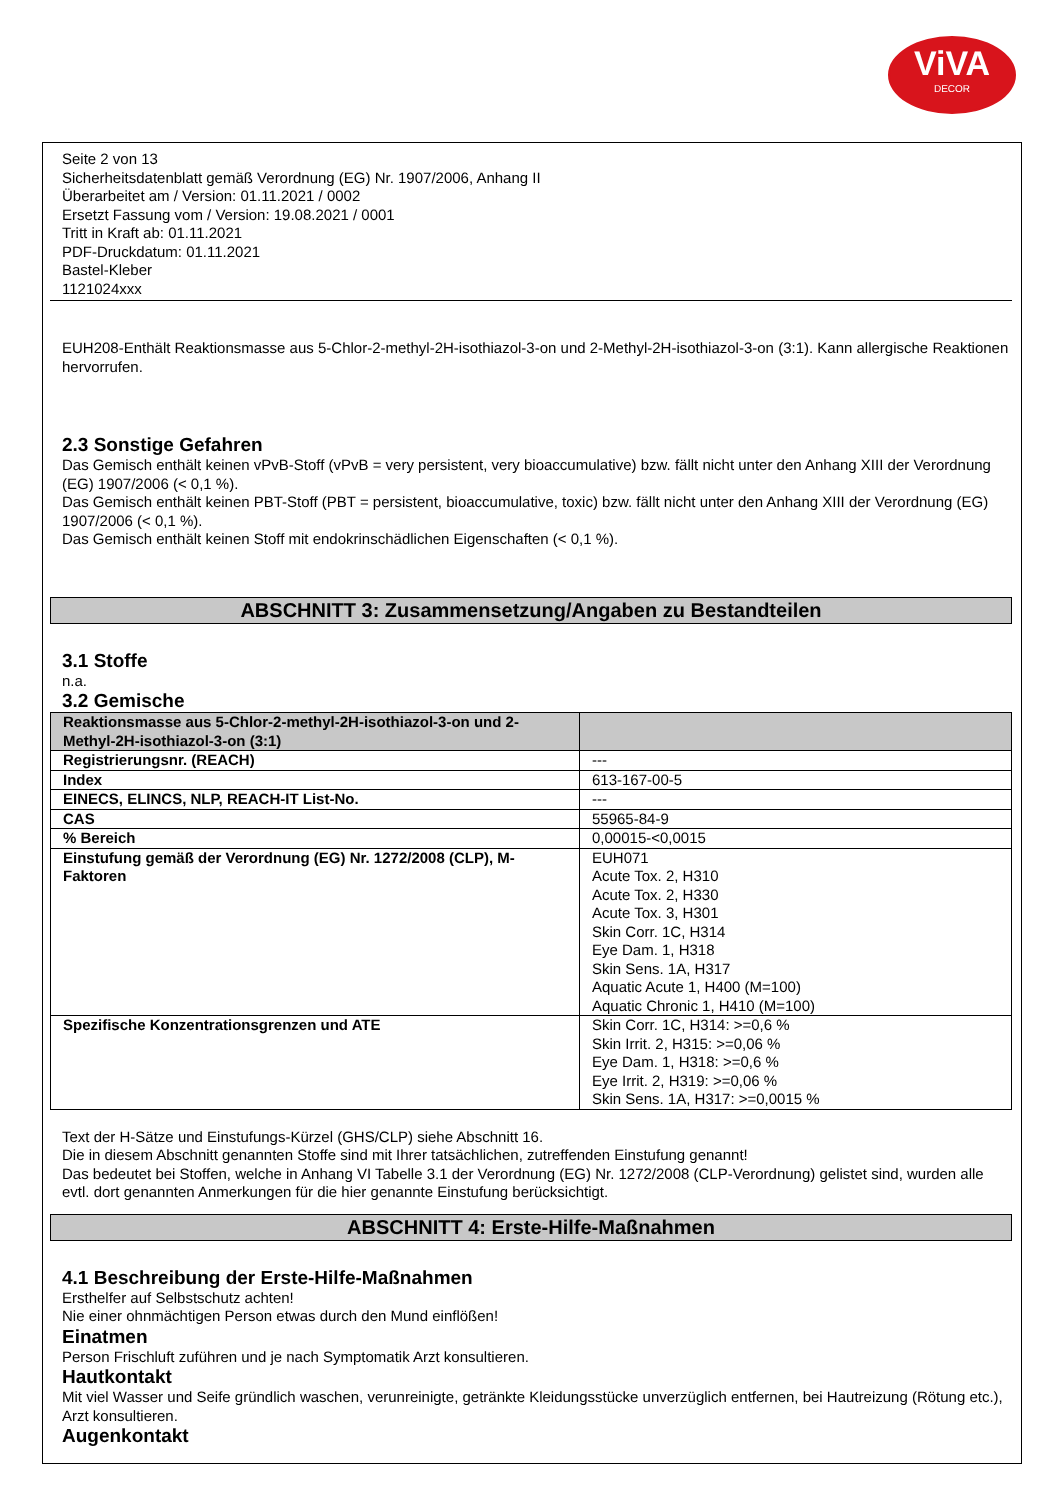ViVA
DECOR
Seite 2 von 13
Sicherheitsdatenblatt gemäß Verordnung (EG) Nr. 1907/2006, Anhang II
Überarbeitet am / Version: 01.11.2021 / 0002
Ersetzt Fassung vom / Version: 19.08.2021 / 0001
Tritt in Kraft ab: 01.11.2021
PDF-Druckdatum: 01.11.2021
Bastel-Kleber
1121024xxx
EUH208-Enthält Reaktionsmasse aus 5-Chlor-2-methyl-2H-isothiazol-3-on und 2-Methyl-2H-isothiazol-3-on (3:1). Kann allergische Reaktionen hervorrufen.
2.3 Sonstige Gefahren
Das Gemisch enthält keinen vPvB-Stoff (vPvB = very persistent, very bioaccumulative) bzw. fällt nicht unter den Anhang XIII der Verordnung (EG) 1907/2006 (< 0,1 %).
Das Gemisch enthält keinen PBT-Stoff (PBT = persistent, bioaccumulative, toxic) bzw. fällt nicht unter den Anhang XIII der Verordnung (EG) 1907/2006 (< 0,1 %).
Das Gemisch enthält keinen Stoff mit endokrinschädlichen Eigenschaften (< 0,1 %).
ABSCHNITT 3: Zusammensetzung/Angaben zu Bestandteilen
3.1 Stoffe
n.a.
3.2 Gemische
| Reaktionsmasse aus 5-Chlor-2-methyl-2H-isothiazol-3-on und 2-Methyl-2H-isothiazol-3-on (3:1) | |
| --- | --- |
| Registrierungsnr. (REACH) | --- |
| Index | 613-167-00-5 |
| EINECS, ELINCS, NLP, REACH-IT List-No. | --- |
| CAS | 55965-84-9 |
| % Bereich | 0,00015-<0,0015 |
| Einstufung gemäß der Verordnung (EG) Nr. 1272/2008 (CLP), M-Faktoren | EUH071 Acute Tox. 2, H310 Acute Tox. 2, H330 Acute Tox. 3, H301 Skin Corr. 1C, H314 Eye Dam. 1, H318 Skin Sens. 1A, H317 Aquatic Acute 1, H400 (M=100) Aquatic Chronic 1, H410 (M=100) |
| Spezifische Konzentrationsgrenzen und ATE | Skin Corr. 1C, H314: >=0,6 % Skin Irrit. 2, H315: >=0,06 % Eye Dam. 1, H318: >=0,6 % Eye Irrit. 2, H319: >=0,06 % Skin Sens. 1A, H317: >=0,0015 % |
Text der H-Sätze und Einstufungs-Kürzel (GHS/CLP) siehe Abschnitt 16.
Die in diesem Abschnitt genannten Stoffe sind mit Ihrer tatsächlichen, zutreffenden Einstufung genannt!
Das bedeutet bei Stoffen, welche in Anhang VI Tabelle 3.1 der Verordnung (EG) Nr. 1272/2008 (CLP-Verordnung) gelistet sind, wurden alle evtl. dort genannten Anmerkungen für die hier genannte Einstufung berücksichtigt.
ABSCHNITT 4: Erste-Hilfe-Maßnahmen
4.1 Beschreibung der Erste-Hilfe-Maßnahmen
Ersthelfer auf Selbstschutz achten!
Nie einer ohnmächtigen Person etwas durch den Mund einflößen!
Einatmen
Person Frischluft zuführen und je nach Symptomatik Arzt konsultieren.
Hautkontakt
Mit viel Wasser und Seife gründlich waschen, verunreinigte, getränkte Kleidungsstücke unverzüglich entfernen, bei Hautreizung (Rötung etc.), Arzt konsultieren.
Augenkontakt